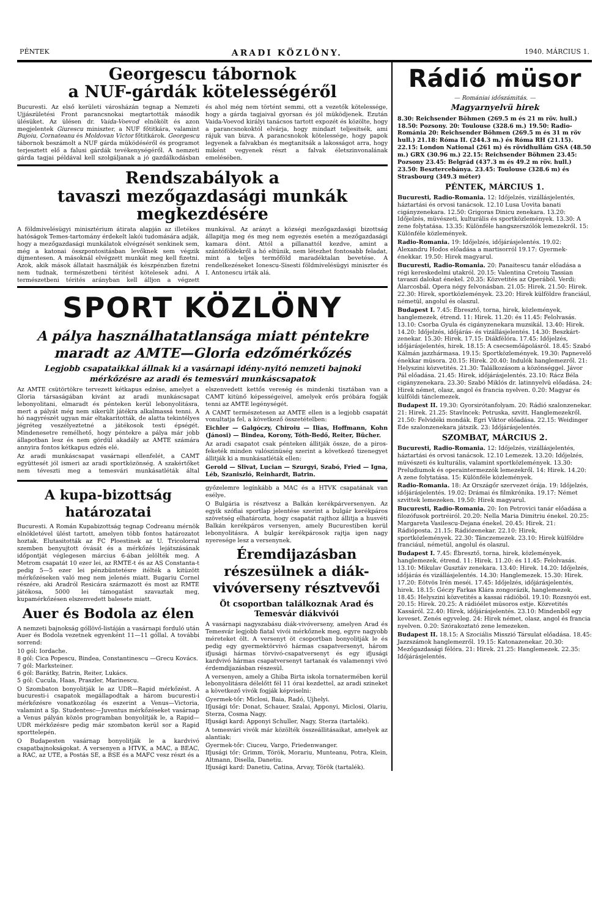PÉNTEK ARADI KÖZLÖNY. 1940. MÁRCIUS 1.
Georgescu tábornok
a NUF-gárdák kötelességéről
Bucuresti. Az első kerületi városházán tegnap a Nemzeti Ujjászületési Front parancsnokai megtartották második ülésüket. Az ülésen dr. Vaida-Voevod elnökölt és azon megjelentek Giurescu miniszter, a NUF főtitkára, valamint Bujoiu, Cornateanu és Moldovan Victor főtitkárok. Georgescu tábornok beszámolt a NUF gárda müködéséről és programot terjesztett elő a falusi gárdák tevékenységéről. A nemzeti gárda tagjai példával kell szolgáljanak a jó gazdálkodásban és ahol még nem történt semmi, ott a vezetők kötelessége, hogy a gárda tagjaival gyorsan és jól müködjenek. Ezután Vaida-Voevod királyi tanácsos tartott expozét és közölte, hogy a parancsnokoktól elvárja, hogy mindazt teljesitsék, ami rájuk van bizva. A parancsnokok kötelessége, hogy papok legyenek a falvakban és megtanitsák a lakosságot arra, hogy miként vegyenek részt a falvak életszinvonalának emelésében.
Rendszabályok a
tavaszi mezőgazdasági munkák megkezdésére
A földmivelésügyi minisztérium átirata alapján az illetékes hatóságok Temes-tartomány érdekelt lakói tudomására adják, hogy a mezőgazdasági munkálatok elvégzését senkinek sem, még a katonai összpontositásban levőknek sem végzik dijmentesen. A másoknál elvégzett munkát meg kell fizetni. Azok, akik mások állatait használják és készpénzben fizetni nem tudnak, természetbeni téritést kötelesek adni. A természetbeni térités arányban kell álljon a végzett munkával. Az arányt a községi mezőgazdasági bizottság állapitja meg és meg nem egyezés esetén a mezőgazdasági kamara dönt. Attól a pillanattól kezdve, amint a szántóföldekről a hó eltünik, nem létezhet fontosabb feladat, mint a teljes termőföld maradéktalan bevetése. A rendelkezéseket Ionescu-Sisesti földmivelésügyi miniszter és I. Antonescu irták alá.
SPORT KÖZLÖNY
A pálya használhatatlansága miatt péntekre maradt az AMTE—Gloria edzőmérkőzés
Legjobb csapataikkal állnak ki a vasárnapi idény-nyitó nemzeti bajnoki mérkőzésre az aradi és temesvári munkáscsapatok
Az AMTE csütörtökre tervezett kétkapus edzése, amelyet a Gloria társaságában kivánt az aradi munkáscsapat lebonyolitani, elmaradt és pénteken kerül lebonyolitásra, mert a pályát még nem sikerült játékra alkalmassá tenni. A hó nagyrészét ugyan már eltakaritották, de alatta tekintélyes jégréteg veszélyeztetné a játékosok testi épségét. Mindenesetre remélhető, hogy péntekre a pálya már jobb állapotban lesz és nem gördül akadály az AMTE számára annyira fontos kétkapus edzés elé.
Az aradi munkáscsapat vasárnapi ellenfelét, a CAMT együttesét jól ismeri az aradi sportközönség. A szakértőket nem téveszti meg a temesvári munkásatléták által elszenvedett kettős vereség és mindenki tisztában van a CAMT kitünő képességeivel, amelyek erős próbára fogják tenni az AMTE legénységét.
A CAMT természetesen az AMTE ellen is a legjobb csapatát vonultatja fel, a következő összetételben:
Eichler — Galgóczy, Chiroiu — Ilias, Hoffmann, Kohn (Jánosi) — Bindea, Korony, Tóth-Bedő, Reiter, Bücher.
Az aradi csapatot csak pénteken állitják össze, de a piros-feketék minden valószinüség szerint a következő tizenegyet állitják ki a munkásatléták ellen:
Gerold — Slivat, Lucian — Szurgyi, Szabó, Fried — Igna, Léb, Szaniszló, Reinhardt, Batrin.
A kupa-bizottság határozatai
Bucuresti. A Román Kupabizottság tegnap Codreanu mérnök elnökletével ülést tartott, amelyen több fontos határozatot hoztak. Elutasitották az FC Ploestinek az U. Tricolorral szemben benyujtott óvását és a mérkőzés lejátszásának időpontját véglegesen március 6-ában jelölték meg. A Metrom csapatát 10 ezer lei, az RMTE-t és az AS Constanta-t pedig 5—5 ezer lei pénzbüntetésre itélték a kitüzött mérkőzéseken való meg nem jelenés miatt. Bugariu Cornel részére, aki Aradról Resicára származott és most az RMTE játékosa, 5000 lei támogatást szavaztak meg, kupamérkőzésen elszenvedett balesete miatt.
Auer és Bodola az élen
A nemzeti bajnokság góllövő-listáján a vasárnapi forduló után Auer és Bodola vezetnek egyenként 11—11 góllal. A további sorrend:
10 gól: Iordache.
8 gól: Cica Popescu, Bindea, Constantinescu —Grecu Kovács.
7 gól: Marksteiner.
6 gól: Barátky, Batrin, Reiter, Lukács.
5 gól: Cucula, Haas, Praszler, Marinescu.
O Szombaton bonyolitják le az UDR—Rapid mérkőzést. A bucuresti-i csapatok megállapodtak a három bucuresti-i mérkőzésre vonatkozólag és eszerint a Venus—Victoria, valamint a Sp. Studentesc—Juventus mérkőzéseket vasárnap a Venus pályán közös programban bonyolitják le, a Rapid—UDR mérkőzésre pedig már szombaton kerül sor a Rapid sporttelepén.
O Budapesten vasárnap bonyolitják le a kardvivó csapatbajnokságokat. A versenyen a HTVK, a MAC, a BEAC, a RAC, az UTE, a Postás SE, a BSE és a MAFC vesz részt és a győzelemre legínkább a MAC és a HTVK csapatának van esélye.
O Bulgária is résztvesz a Balkán kerékpárversenyen. Az egyik szófiai sportlap jelentése szerint a bulgár kerékpáros szövetség elhatározta, hogy csapatát rajthoz állitja a husvéti Balkán kerékpáros versenyen, amely Bucurestiben kerül lebonyolitásra. A bulgár kerékpárosok rajtja igen nagy nyeresége lesz a versenynek.
Éremdijazásban részesülnek a diák-vivóverseny résztvevői
Öt csoportban találkoznak Arad és Temesvár diákvivói
A vasárnapi nagyszabásu diák-vivóverseny, amelyen Arad és Temesvár legjobb fiatal vivói mérkőznek meg, egyre nagyobb méreteket ölt. A versenyt öt csoportban bonyolitják le és pedig egy gyermektörvivó hármas csapatversenyt, három ifjusági hármas törvivó-csapatversenyt és egy ifjusági kardvivó hármas csapatversenyt tartanak és valamennyi vivó érdemdijazásban részesül.
A versenyen, amely a Ghiba Birta iskola tornatermében kerül lebonyolitásra délelőtt fél 11 órai kezdettel, az aradi szineket a következő vivók fogják képviselni:
Gyermek-tőr: Miclosi, Baia, Radó, Ujhelyi.
Ifjusági tőr: Donat, Schauer, Szalai, Apponyi, Miclosi, Olariu, Sterza, Cosma Nagy.
Ifjusági kard: Apponyi Schuller, Nagy, Sterza (tartalék).
A temesvári vivók már közölték összeállitásaikat, amelyek az alantiak:
Gyermek-tőr: Ciuceu, Vargo, Friedenwanger.
Ifjusági tőr: Grimm, Török, Morariu, Munteanu, Potra, Klein, Altmann, Disella, Danetiu.
Ifjusági kard: Danetiu, Catina, Arvay, Török (tartalék).
Rádió müsor
— Romániai időszámitás. —
Magyarnyelvü hirek
8.30: Reichsender Böhmen (269.5 m és 21 m röv. hull.) 18.50: Pozsony. 20: Toulouse (328.6 m.) 19.50: Radio-Románia 20: Reichsender Böhmen (269.5 m és 31 m röv hull.) 21.18: Róma II. (244.3 m.) és Róma RH (21.15). 22.15: London National (261 m) és rövidhullám GSA (48.50 m.) GRX (30.96 m.) 22.15: Reichsender Böhmen 23.45: Pozsony 23.45: Belgrád (437.3 m és 49.2 m röv. hull.) 23.50: Besztercebánya. 23.45: Toulouse (328.6 m) és Strasbourg (349.3 méter)
PÉNTEK, MÁRCIUS 1.
Bucuresti, Radio-Romania. 12: Időjelzés, vizállásjelentés, háztartási és orvosi tanácsok. 12.10 Lusa Uovita banati cigányzenekara. 12.50: Grigoras Dinicu zenekara. 13.20: Időjelzés, müvészeti, kulturális és sportközlemények. 13.30: A zene folytatása. 13.35: Különféle hangszerszólók lemezekről. 15: Különféle közlemények.
Radio-Romania. 19: Időjelzés, időjárásjelentés. 19.02: Alexandru Hodos előadása a martisorról 19.17: Gyermek-énekkar. 19.50: Hirek magyarul.
Bucuresti, Radio-Romania. 20: Panaitescu tanár előadása a régi kereskedelmi utakról. 20.15: Valentina Cretoiu Tassian tavaszi dalokat énekel. 20.35: Közvetités az Operából. Verdi: Álarcosbál. Opera négy felvonásban. 21.05: Hirek. 21.50: Hirek. 22.30: Hirek, sportközlemények. 23.20: Hirek külföldre franciául, németül, angolul és olaszul.
Budapest I. 7.45: Ébresztő, torna, hirek, közlemények, hanglemezek, étrend. 11: Hirek. 11.20: és 11.45: Felolvasás. 13.10: Csorba Gyula és cigányzenekara muzsikál. 13.40: Hirek. 14.20: Időjelzés, időjárás- és vizállásjelentés. 14.30: Beszkárt-zenekar. 15.30: Hirek. 17.15: Diákfélóra. 17.45: Időjelzés, időjárásjelentés, hirek. 18.15: A csecsemőápolásról. 18.45: Szabó Kálmán jazzhármasa. 19.15: Sportközlemények. 19.30: Papnevelő énekkar müsora. 20.15: Hirek. 20.40: Indulók hanglemezről. 21: Helyszini közvetités. 21.30: Találkozásom a közönséggel. Jávor Pál előadása. 21.45: Hirek, időjárásjelentés. 23.10: Rácz Béla cigányzenekara. 23.30: Szabó Miklós dr. latinnyelvü előadása. 24: Hirek német, olasz, angol és francia nyelven. 0.20: Magyar és külföldi tánclemezek.
Budapest II. 19.30: Gyorsirótanfolyam. 20: Rádió szalonzenekar. 21: Hirek. 21.25: Stavlncek: Petruska, szvitt. Hanglemezekről. 21.50: Felvidéki mondák. Egri Viktor előadása. 22.15: Weidinger Ede szalonzenekara játszik. 23: Időjárásjelentés.
SZOMBAT, MÁRCIUS 2.
Bucuresti, Radio-Romania. 12: Időjelzés, vizállásjelentés, háztartási és orvosi tanácsok. 12.10 Lemezek. 13.20: Időjelzés, müvészeti és kulturális, valamint sportközlemények. 13.30: Preludiumok és operaintermezzók lemezekről. 14: Hirek. 14.20: A zene folytatása. 15: Különféle közlemények.
Radio-Romania. 18: Az Országőr szervezet órája. 19: Időjelzés, időjárásjelentés. 19.02: Drámai és filmkrónika. 19.17: Német szvittek lemezeken. 19.50: Hirek magyarul.
Bucuresti, Radio-Romania. 20: Ion Petrovici tanár előadása a filozófusok portréiról. 20.20: Nella Maria Dimitriu énekel. 20.25: Margareta Vasilescu-Dejana énekel. 20.45: Hirek. 21: Rádióposta. 21.15: Rádiózenekar. 22.10: Hirek, sportközlemények. 22.30: Tánczemezek. 23.10: Hirek külföldre franciául, németül, angolul és olaszul.
Budapest I. 7.45: Ébresztő, torna, hirek, közlemények, hanglemezek, étrend. 11: Hirek. 11.20: és 11.45: Felolvasás. 13.10: Mikulav Gusztáv zenekara. 13.40: Hirek. 14.20: Időjelzés, időjárás és vizállásjelentés. 14.30: Hanglemezek. 15.30: Hirek. 17.20: Eötvös Irén meséi. 17.45: Időjelzés, időjárásjelentés, hirek. 18.15: Géczy Farkas Klára zongorázik, hanglemezek. 18.45: Helyszini közvetités a kassai rádióból. 19.10: Rozsnyói est. 20.15: Hirek. 20.25: A rádióélet müsoros estje. Közvetités Kassáról. 22.40: Hirek, időjárásjelentés. 23.10: Mindenből egy keveset. Zenés egyveleg. 24: Hirek német, olasz, angol és francia nyelven. 0.20: Szórakoztató zene lemezeken.
Budapest II. 18.15: A Szociális Misszió Társulat előadása. 18.45: Jazzszámok hanglemezről. 19.15: Katonazenekar. 20.30: Mezőgazdasági félóra. 21: Hirek. 21.25: Hanglemezek. 22.35: Időjárásjelentés.